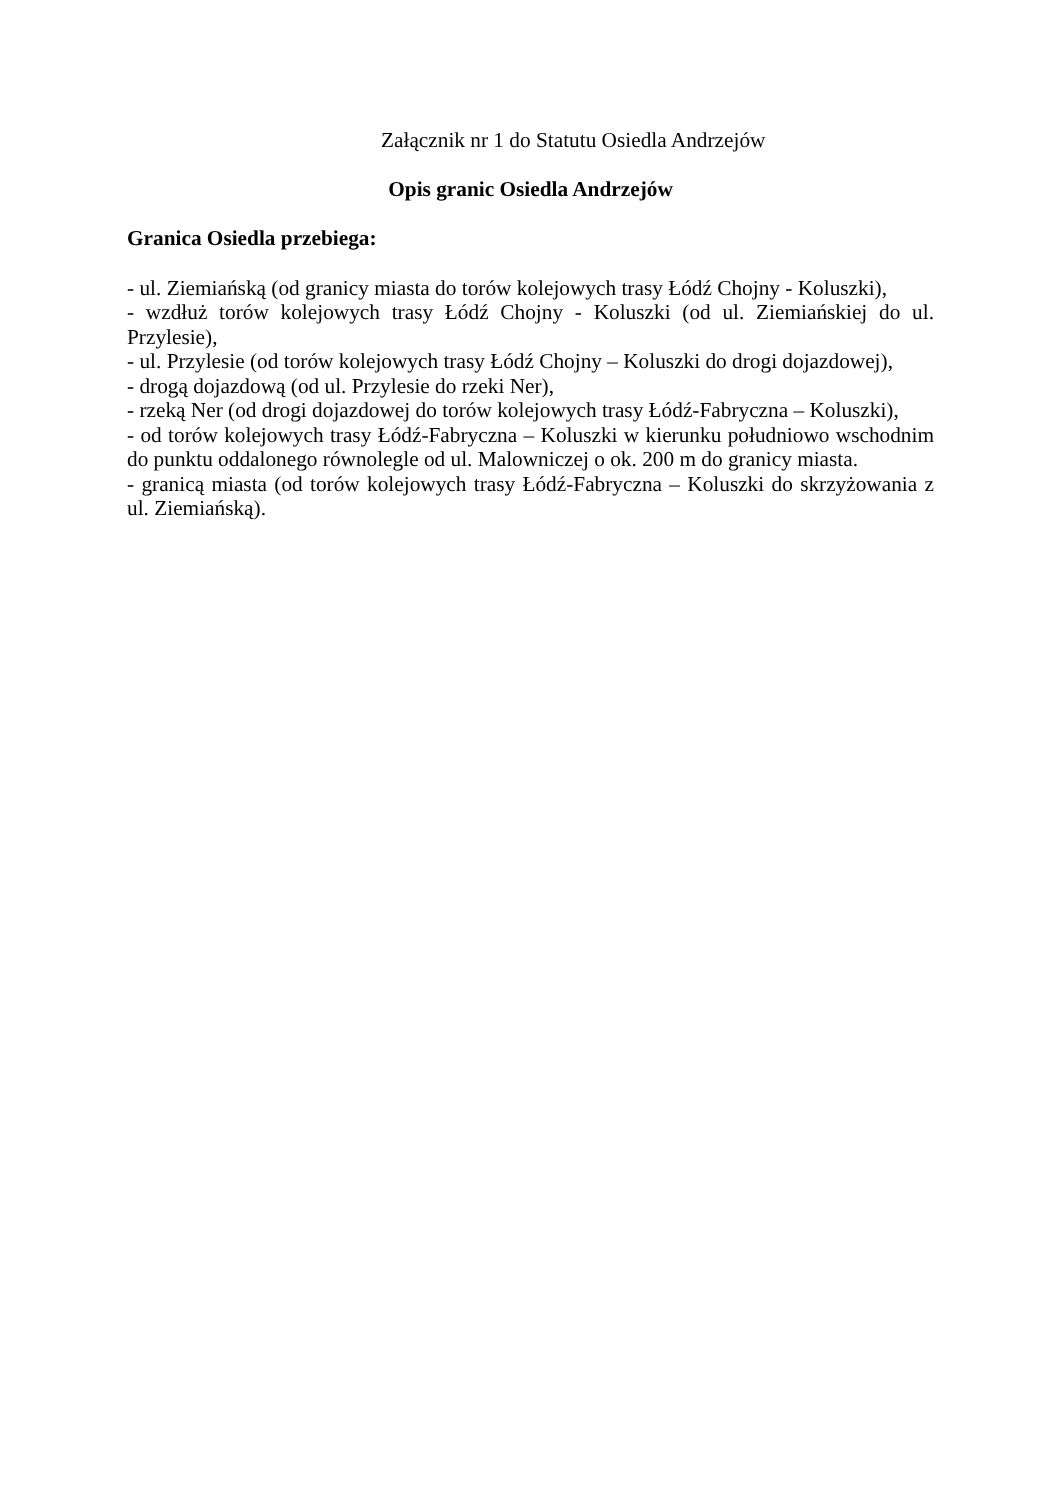Załącznik nr 1 do Statutu Osiedla Andrzejów
Opis granic Osiedla Andrzejów
Granica Osiedla przebiega:
- ul. Ziemiańską (od granicy miasta do torów kolejowych trasy Łódź Chojny - Koluszki),
- wzdłuż torów kolejowych trasy Łódź Chojny - Koluszki (od ul. Ziemiańskiej do ul. Przylesie),
- ul. Przylesie (od torów kolejowych trasy Łódź Chojny – Koluszki do drogi dojazdowej),
- drogą dojazdową (od ul. Przylesie do rzeki Ner),
- rzeką Ner (od drogi dojazdowej do torów kolejowych trasy Łódź-Fabryczna – Koluszki),
- od torów kolejowych trasy Łódź-Fabryczna – Koluszki w kierunku południowo wschodnim do punktu oddalonego równolegle od ul. Malowniczej o ok. 200 m do granicy miasta.
- granicą miasta (od torów kolejowych trasy Łódź-Fabryczna – Koluszki do skrzyżowania z ul. Ziemiańską).